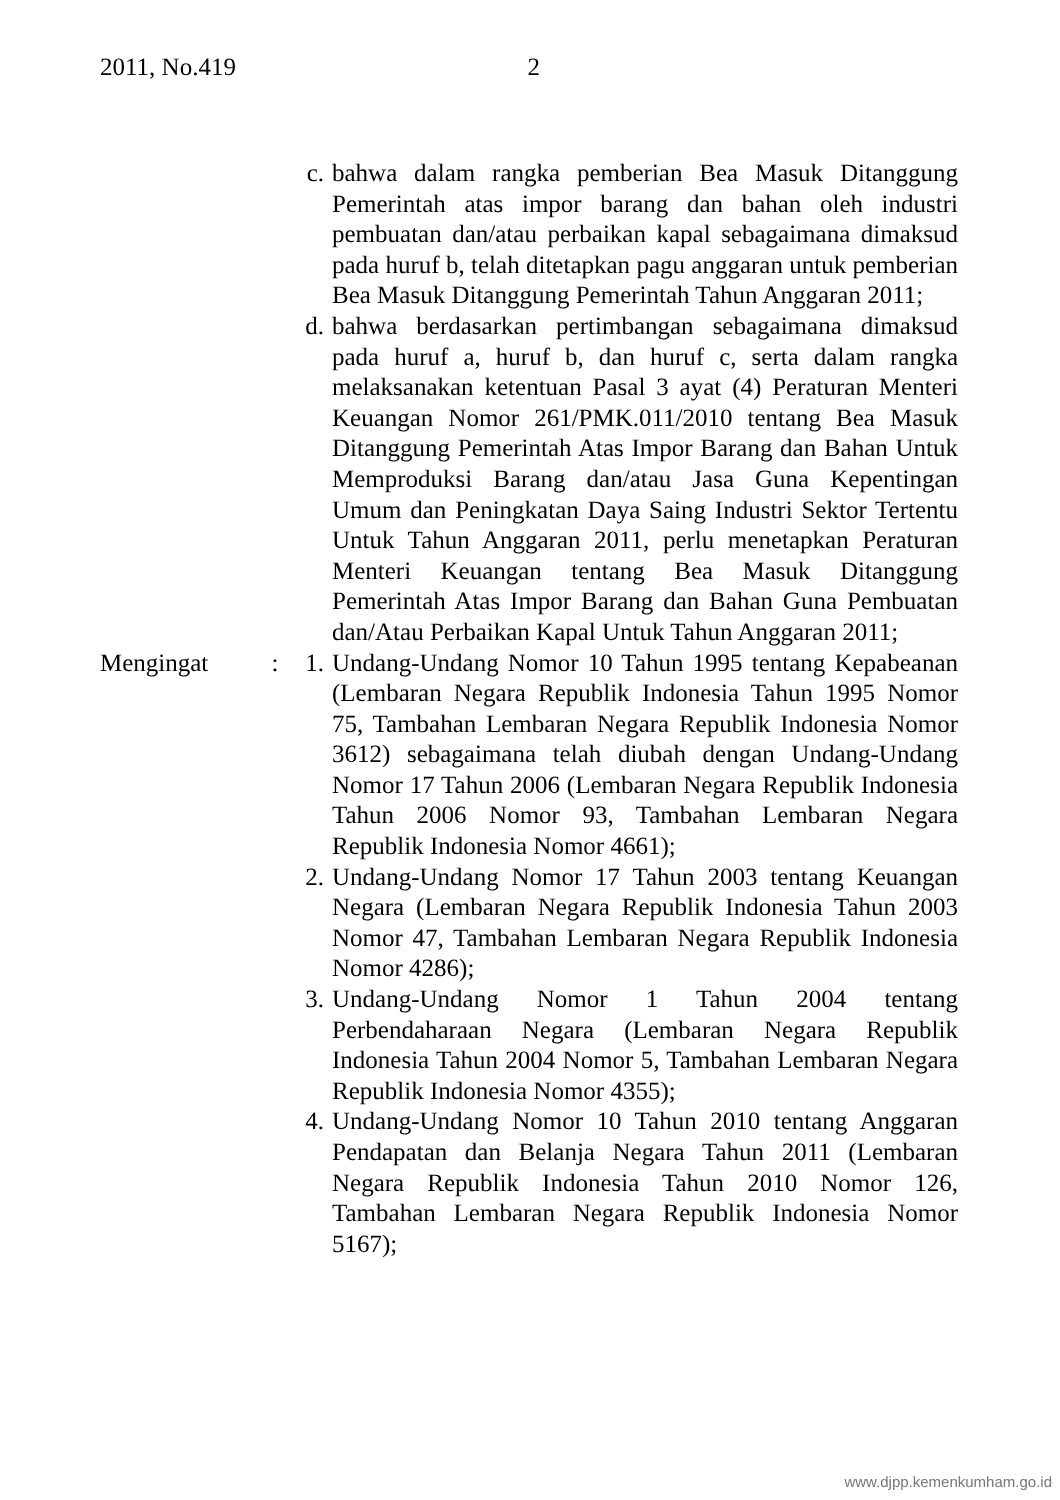2011, No.419 2
c. bahwa dalam rangka pemberian Bea Masuk Ditanggung Pemerintah atas impor barang dan bahan oleh industri pembuatan dan/atau perbaikan kapal sebagaimana dimaksud pada huruf b, telah ditetapkan pagu anggaran untuk pemberian Bea Masuk Ditanggung Pemerintah Tahun Anggaran 2011;
d. bahwa berdasarkan pertimbangan sebagaimana dimaksud pada huruf a, huruf b, dan huruf c, serta dalam rangka melaksanakan ketentuan Pasal 3 ayat (4) Peraturan Menteri Keuangan Nomor 261/PMK.011/2010 tentang Bea Masuk Ditanggung Pemerintah Atas Impor Barang dan Bahan Untuk Memproduksi Barang dan/atau Jasa Guna Kepentingan Umum dan Peningkatan Daya Saing Industri Sektor Tertentu Untuk Tahun Anggaran 2011, perlu menetapkan Peraturan Menteri Keuangan tentang Bea Masuk Ditanggung Pemerintah Atas Impor Barang dan Bahan Guna Pembuatan dan/Atau Perbaikan Kapal Untuk Tahun Anggaran 2011;
Mengingat : 1. Undang-Undang Nomor 10 Tahun 1995 tentang Kepabeanan (Lembaran Negara Republik Indonesia Tahun 1995 Nomor 75, Tambahan Lembaran Negara Republik Indonesia Nomor 3612) sebagaimana telah diubah dengan Undang-Undang Nomor 17 Tahun 2006 (Lembaran Negara Republik Indonesia Tahun 2006 Nomor 93, Tambahan Lembaran Negara Republik Indonesia Nomor 4661);
2. Undang-Undang Nomor 17 Tahun 2003 tentang Keuangan Negara (Lembaran Negara Republik Indonesia Tahun 2003 Nomor 47, Tambahan Lembaran Negara Republik Indonesia Nomor 4286);
3. Undang-Undang Nomor 1 Tahun 2004 tentang Perbendaharaan Negara (Lembaran Negara Republik Indonesia Tahun 2004 Nomor 5, Tambahan Lembaran Negara Republik Indonesia Nomor 4355);
4. Undang-Undang Nomor 10 Tahun 2010 tentang Anggaran Pendapatan dan Belanja Negara Tahun 2011 (Lembaran Negara Republik Indonesia Tahun 2010 Nomor 126, Tambahan Lembaran Negara Republik Indonesia Nomor 5167);
www.djpp.kemenkumham.go.id